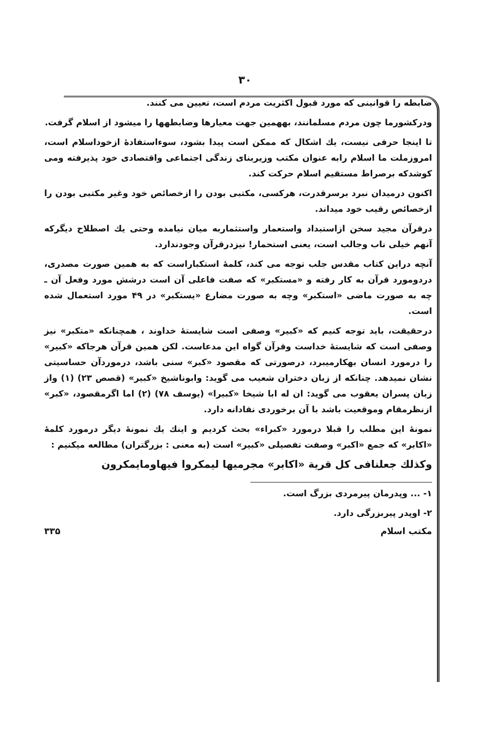٣٠
ضابطه را قوانینی که مورد قبول اکثریت مردم است، تعیین می کنند.
ودرکشورما چون مردم مسلمانند، بههمین جهت معیارها وضابطهها را میشود از اسلام گرفت.
تا اینجا حرفی نیست، یك اشکال که ممکن است پیدا بشود، سوءاستفادهٔ ازخوداسلام است، امروزملت ما اسلام رابه عنوان مکتب وزیربنای زندگی اجتماعی واقتصادی خود پذیرفته ومی کوشدکه برصراط مستقیم اسلام حرکت کند.
اکنون درمیدان نبرد برسرقدرت، هرکسی، مکتبی بودن را ازخصائص خود وغیر مکتبی بودن را ازخصائص رقیب خود میداند.
درقرآن مجید سخن ازاستبداد واستعمار واستثماربه میان نیامده وحتی یك اصطلاح دیگرکه آنهم خیلی ناب وجالب است، یعنی استحمار! نیزدرقرآن وجودندارد.
آنچه دراین کتاب مقدس جلب توجه می کند، کلمهٔ استکباراست که به همین صورت مصدری، دردومورد قرآن به کار رفته و «مستکبر» که صفت فاعلی آن است درشش مورد وفعل آن ـ چه به صورت ماضی «استکبر» وچه به صورت مضارع «یستکبر» در ۴۹ مورد استعمال شده است.
درحقیقت، باید توجه کنیم که «کبیر» وصفی است شایستهٔ خداوند ، همچنانکه «متکبر» نیز وصفی است که شایستهٔ خداست وقرآن گواه این مدعاست. لکن همین قرآن هرجاکه «کبیر» را درمورد انسان بهکارمیبرد، درصورتی که مقصود «کبر» سنی باشد، درموردآن حساسیتی نشان نمیدهد. چنانکه از زبان دختران شعیب می گوید: وابوناشیخ «کبیر» (قصص ۲۳) (۱) واز زبان پسران یعقوب می گوید: ان له ابا شیخا «کبیرا» (یوسف ۷۸) (۲) اما اگرمقصود، «کبر» ازنظرمقام وموقعیت باشد با آن برخوردی نقادانه دارد.
نمونهٔ این مطلب را قبلا درمورد «کبراء» بحث کردیم و اینك یك نمونهٔ دیگر درمورد کلمهٔ «اکابر» که جمع «اکبر» وصفت تفصیلی «کبیر» است (به معنی : بزرگتران) مطالعه میکنیم :
وکذلك جعلنافی کل قریة «اکابر» مجرمیها لیمکروا فیهاومایمکرون
۱- ... وپدرمان پیرمردی بزرگ است.
۲- اوپدر پیربزرگی دارد.
مکتب اسلام ۳۳۵